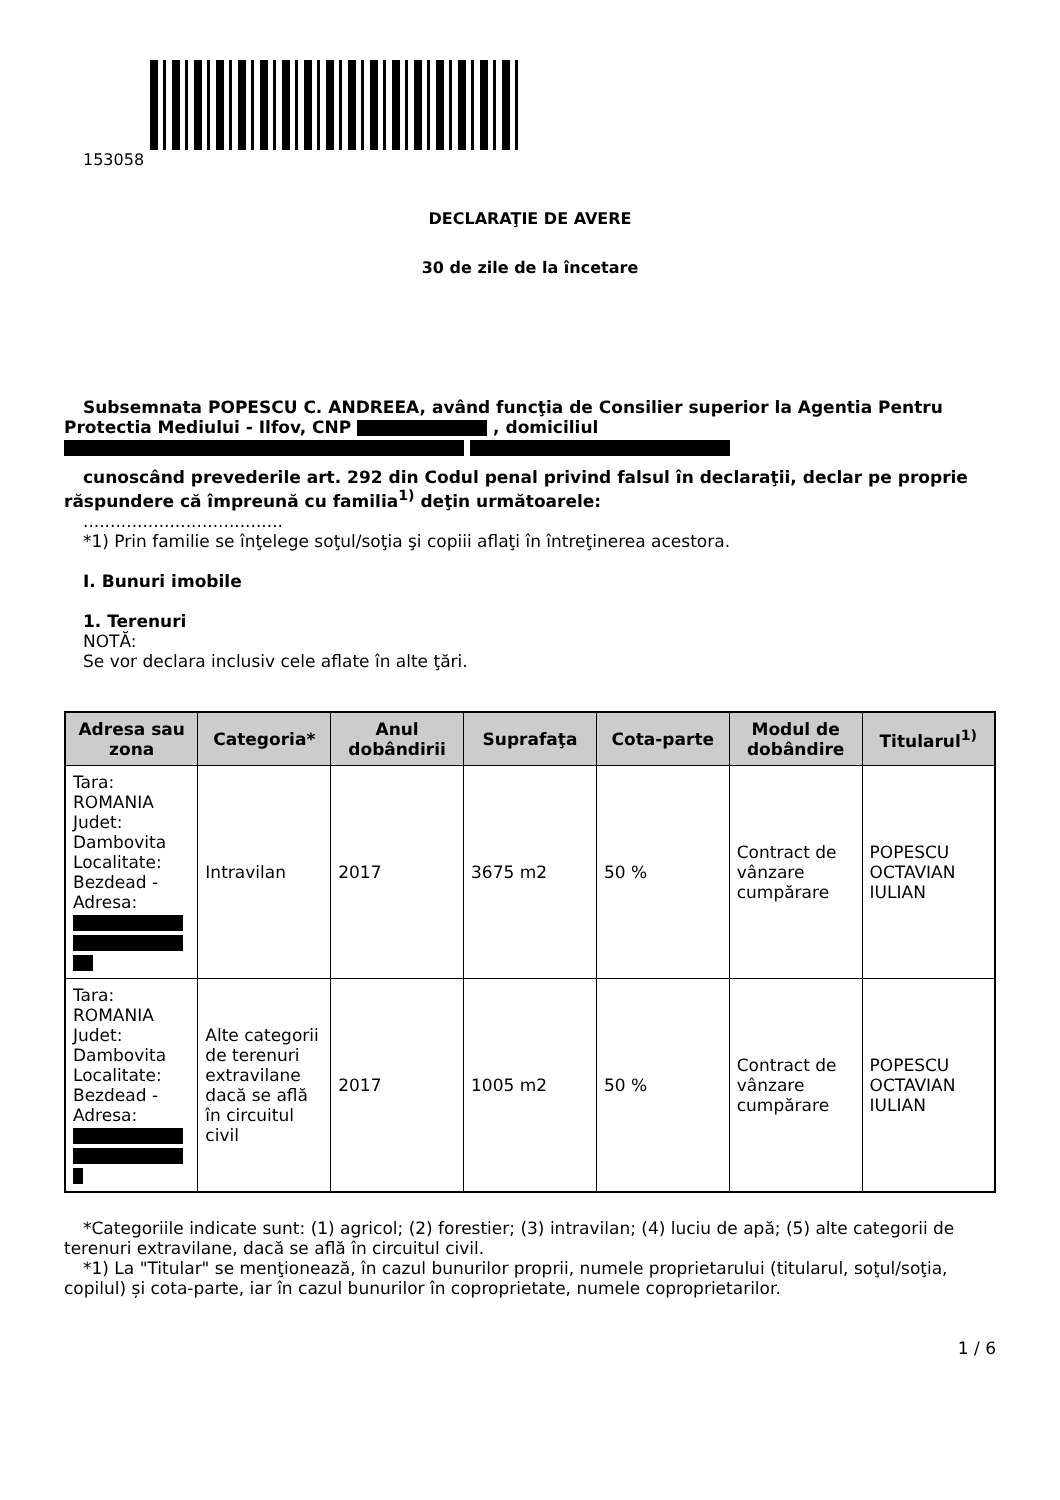153058
DECLARAŢIE DE AVERE
30 de zile de la încetare
Subsemnata POPESCU C. ANDREEA, având funcţia de Consilier superior la Agentia Pentru Protectia Mediului - Ilfov, CNP , domiciliul
cunoscând prevederile art. 292 din Codul penal privind falsul în declaraţii, declar pe proprie răspundere că împreună cu familia<sup>1)</sup> deţin următoarele:
.....................................
*1) Prin familie se înţelege soţul/soţia şi copiii aflaţi în întreţinerea acestora.
I. Bunuri imobile
1. Terenuri
NOTĂ:
Se vor declara inclusiv cele aflate în alte ţări.
| Adresa sau zona | Categoria* | Anul dobândirii | Suprafaţa | Cota-parte | Modul de dobândire | Titularul<sup>1)</sup> |
| --- | --- | --- | --- | --- | --- | --- |
| Tara: ROMANIA Judet: Dambovita Localitate: Bezdead - Adresa: | Intravilan | 2017 | 3675 m2 | 50 % | Contract de vânzare cumpărare | POPESCU OCTAVIAN IULIAN |
| Tara: ROMANIA Judet: Dambovita Localitate: Bezdead - Adresa: | Alte categorii de terenuri extravilane dacă se află în circuitul civil | 2017 | 1005 m2 | 50 % | Contract de vânzare cumpărare | POPESCU OCTAVIAN IULIAN |
*Categoriile indicate sunt: (1) agricol; (2) forestier; (3) intravilan; (4) luciu de apă; (5) alte categorii de terenuri extravilane, dacă se află în circuitul civil.
*1) La "Titular" se menţionează, în cazul bunurilor proprii, numele proprietarului (titularul, soţul/soţia, copilul) și cota-parte, iar în cazul bunurilor în coproprietate, numele coproprietarilor.
1 / 6